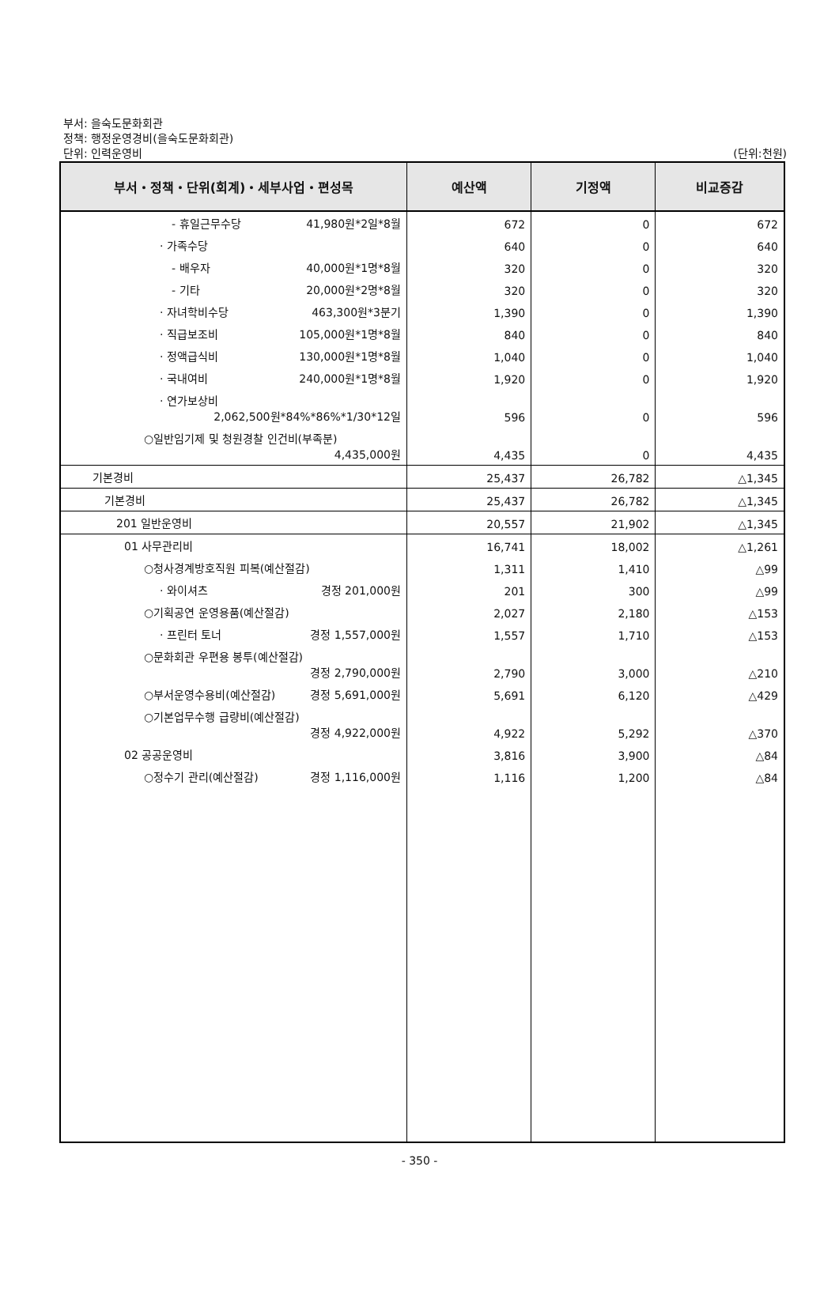부서: 을숙도문화회관
정책: 행정운영경비(을숙도문화회관)
단위: 인력운영비 (단위:천원)
| 부서・정책・단위(회계)・세부사업・편성목 | 예산액 | 기정액 | 비교증감 |
| --- | --- | --- | --- |
| - 휴일근무수당 41,980원*2일*8월 | 672 | 0 | 672 |
| · 가족수당 | 640 | 0 | 640 |
| - 배우자 40,000원*1명*8월 | 320 | 0 | 320 |
| - 기타 20,000원*2명*8월 | 320 | 0 | 320 |
| · 자녀학비수당 463,300원*3분기 | 1,390 | 0 | 1,390 |
| · 직급보조비 105,000원*1명*8월 | 840 | 0 | 840 |
| · 정액급식비 130,000원*1명*8월 | 1,040 | 0 | 1,040 |
| · 국내여비 240,000원*1명*8월 | 1,920 | 0 | 1,920 |
| · 연가보상비 2,062,500원*84%*86%*1/30*12일 | 596 | 0 | 596 |
| ○일반임기제 및 청원경찰 인건비(부족분) 4,435,000원 | 4,435 | 0 | 4,435 |
| 기본경비 | 25,437 | 26,782 | △1,345 |
| 기본경비 | 25,437 | 26,782 | △1,345 |
| 201 일반운영비 | 20,557 | 21,902 | △1,345 |
| 01 사무관리비 | 16,741 | 18,002 | △1,261 |
| ○청사경계방호직원 피복(예산절감) | 1,311 | 1,410 | △99 |
| · 와이셔츠 경정 201,000원 | 201 | 300 | △99 |
| ○기획공연 운영용품(예산절감) | 2,027 | 2,180 | △153 |
| · 프린터 토너 경정 1,557,000원 | 1,557 | 1,710 | △153 |
| ○문화회관 우편용 봉투(예산절감) 경정 2,790,000원 | 2,790 | 3,000 | △210 |
| ○부서운영수용비(예산절감) 경정 5,691,000원 | 5,691 | 6,120 | △429 |
| ○기본업무수행 급량비(예산절감) 경정 4,922,000원 | 4,922 | 5,292 | △370 |
| 02 공공운영비 | 3,816 | 3,900 | △84 |
| ○정수기 관리(예산절감) 경정 1,116,000원 | 1,116 | 1,200 | △84 |
- 350 -